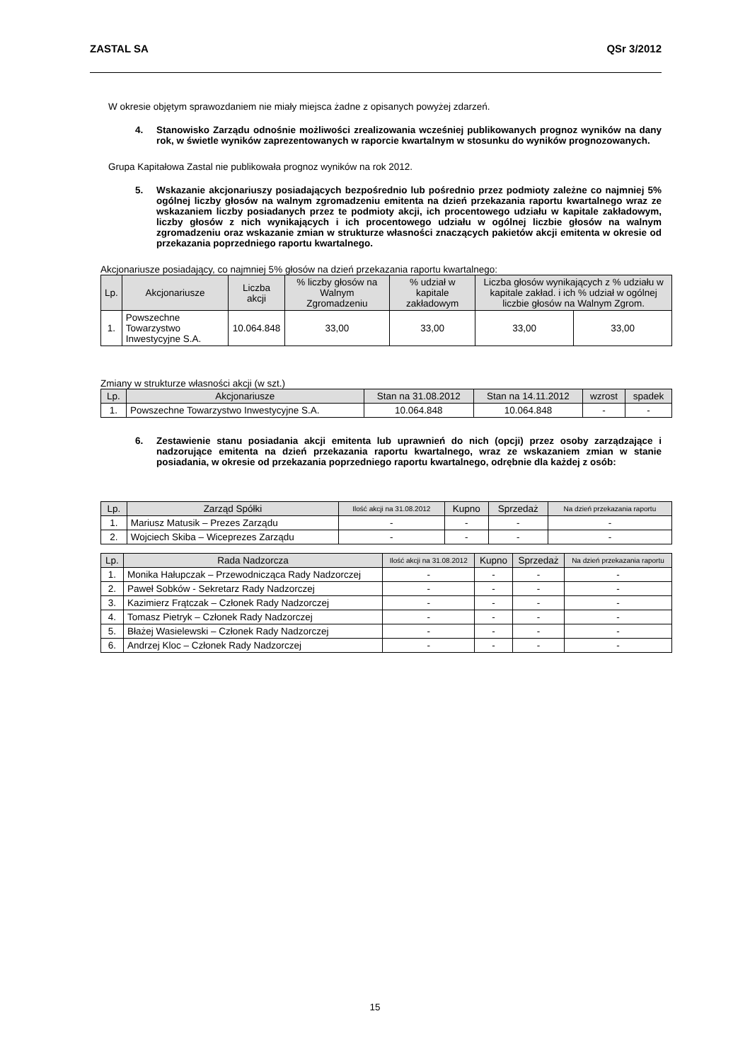ZASTAL SA QSr 3/2012
W okresie objętym sprawozdaniem nie miały miejsca żadne z opisanych powyżej zdarzeń.
4. Stanowisko Zarządu odnośnie możliwości zrealizowania wcześniej publikowanych prognoz wyników na dany rok, w świetle wyników zaprezentowanych w raporcie kwartalnym w stosunku do wyników prognozowanych.
Grupa Kapitałowa Zastal nie publikowała prognoz wyników na rok 2012.
5. Wskazanie akcjonariuszy posiadających bezpośrednio lub pośrednio przez podmioty zależne co najmniej 5% ogólnej liczby głosów na walnym zgromadzeniu emitenta na dzień przekazania raportu kwartalnego wraz ze wskazaniem liczby posiadanych przez te podmioty akcji, ich procentowego udziału w kapitale zakładowym, liczby głosów z nich wynikających i ich procentowego udziału w ogólnej liczbie głosów na walnym zgromadzeniu oraz wskazanie zmian w strukturze własności znaczących pakietów akcji emitenta w okresie od przekazania poprzedniego raportu kwartalnego.
Akcjonariusze posiadający, co najmniej 5% głosów na dzień przekazania raportu kwartalnego:
| Lp. | Akcjonariusze | Liczba akcji | % liczby głosów na Walnym Zgromadzeniu | % udział w kapitale zakładowym | Liczba głosów wynikających z % udziału w kapitale zakład. i ich % udział w ogólnej liczbie głosów na Walnym Zgrom. | |
| --- | --- | --- | --- | --- | --- | --- |
| 1. | Powszechne Towarzystwo Inwestycyjne S.A. | 10.064.848 | 33,00 | 33,00 | 33,00 | 33,00 |
Zmiany w strukturze własności akcji (w szt.)
| Lp. | Akcjonariusze | Stan na 31.08.2012 | Stan na 14.11.2012 | wzrost | spadek |
| --- | --- | --- | --- | --- | --- |
| 1. | Powszechne Towarzystwo Inwestycyjne S.A. | 10.064.848 | 10.064.848 | - | - |
6. Zestawienie stanu posiadania akcji emitenta lub uprawnień do nich (opcji) przez osoby zarządzające i nadzorujące emitenta na dzień przekazania raportu kwartalnego, wraz ze wskazaniem zmian w stanie posiadania, w okresie od przekazania poprzedniego raportu kwartalnego, odrębnie dla każdej z osób:
| Lp. | Zarząd Spółki | Ilość akcji na 31.08.2012 | Kupno | Sprzedaż | Na dzień przekazania raportu |
| --- | --- | --- | --- | --- | --- |
| 1. | Mariusz Matusik – Prezes Zarządu | - | - | - | - |
| 2. | Wojciech Skiba – Wiceprezes Zarządu | - | - | - | - |
| Lp. | Rada Nadzorcza | Ilość akcji na 31.08.2012 | Kupno | Sprzedaż | Na dzień przekazania raportu |
| --- | --- | --- | --- | --- | --- |
| 1. | Monika Hałupczak – Przewodnicząca Rady Nadzorczej | - | - | - | - |
| 2. | Paweł Sobków - Sekretarz Rady Nadzorczej | - | - | - | - |
| 3. | Kazimierz Frątczak – Członek Rady Nadzorczej | - | - | - | - |
| 4. | Tomasz Pietryk – Członek Rady Nadzorczej | - | - | - | - |
| 5. | Błażej Wasielewski – Członek Rady Nadzorczej | - | - | - | - |
| 6. | Andrzej Kloc – Członek Rady Nadzorczej | - | - | - | - |
15